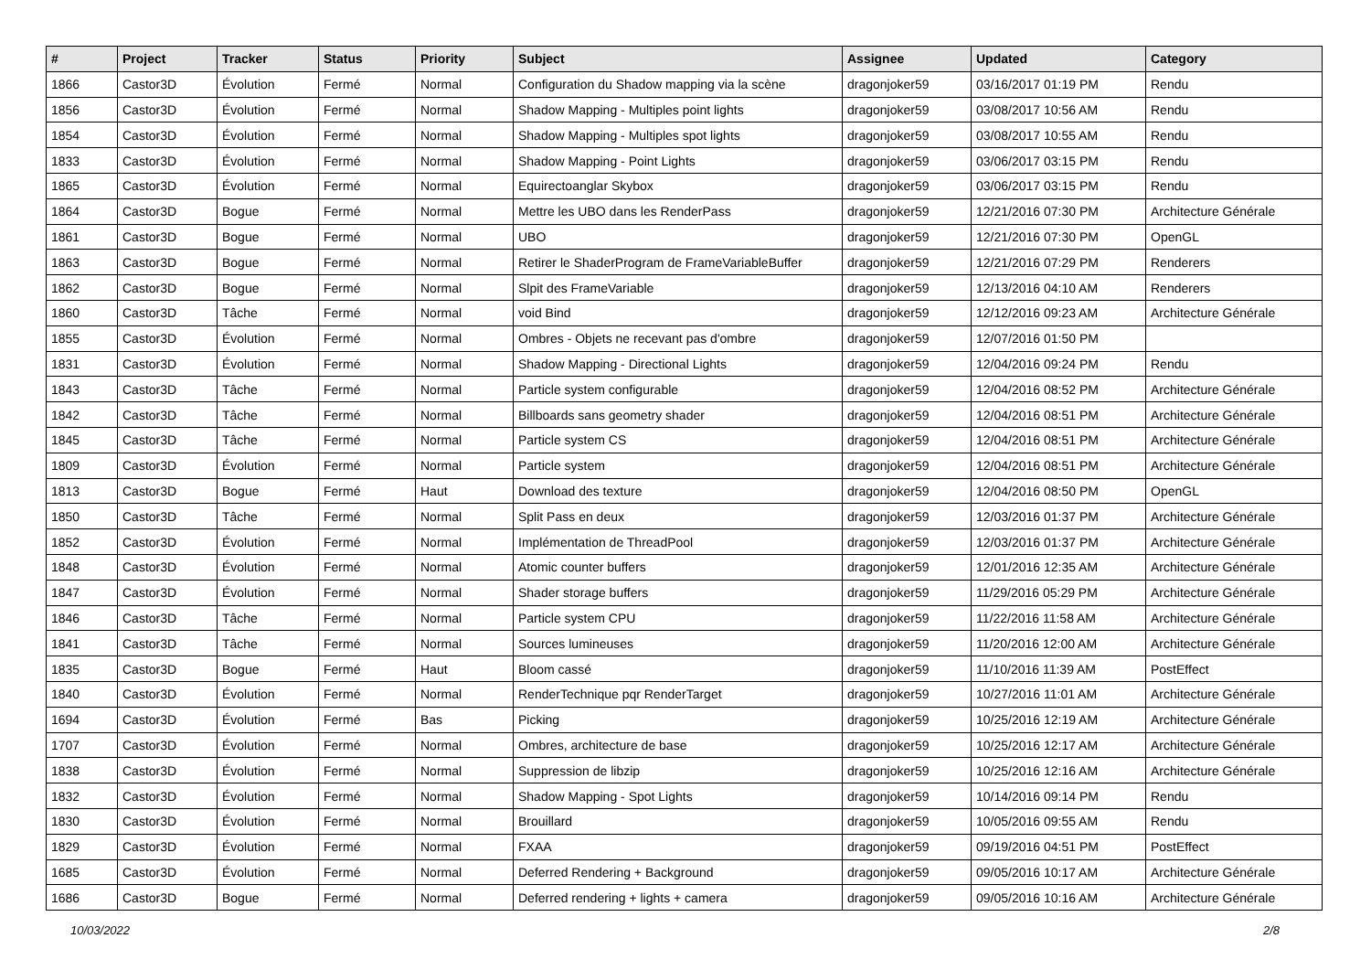| # | Project | Tracker | Status | Priority | Subject | Assignee | Updated | Category |
| --- | --- | --- | --- | --- | --- | --- | --- | --- |
| 1866 | Castor3D | Évolution | Fermé | Normal | Configuration du Shadow mapping via la scène | dragonjoker59 | 03/16/2017 01:19 PM | Rendu |
| 1856 | Castor3D | Évolution | Fermé | Normal | Shadow Mapping - Multiples point lights | dragonjoker59 | 03/08/2017 10:56 AM | Rendu |
| 1854 | Castor3D | Évolution | Fermé | Normal | Shadow Mapping - Multiples spot lights | dragonjoker59 | 03/08/2017 10:55 AM | Rendu |
| 1833 | Castor3D | Évolution | Fermé | Normal | Shadow Mapping - Point Lights | dragonjoker59 | 03/06/2017 03:15 PM | Rendu |
| 1865 | Castor3D | Évolution | Fermé | Normal | Equirectoanglar Skybox | dragonjoker59 | 03/06/2017 03:15 PM | Rendu |
| 1864 | Castor3D | Bogue | Fermé | Normal | Mettre les UBO dans les RenderPass | dragonjoker59 | 12/21/2016 07:30 PM | Architecture Générale |
| 1861 | Castor3D | Bogue | Fermé | Normal | UBO | dragonjoker59 | 12/21/2016 07:30 PM | OpenGL |
| 1863 | Castor3D | Bogue | Fermé | Normal | Retirer le ShaderProgram de FrameVariableBuffer | dragonjoker59 | 12/21/2016 07:29 PM | Renderers |
| 1862 | Castor3D | Bogue | Fermé | Normal | Slpit des FrameVariable | dragonjoker59 | 12/13/2016 04:10 AM | Renderers |
| 1860 | Castor3D | Tâche | Fermé | Normal | void Bind | dragonjoker59 | 12/12/2016 09:23 AM | Architecture Générale |
| 1855 | Castor3D | Évolution | Fermé | Normal | Ombres - Objets ne recevant pas d'ombre | dragonjoker59 | 12/07/2016 01:50 PM | |
| 1831 | Castor3D | Évolution | Fermé | Normal | Shadow Mapping - Directional Lights | dragonjoker59 | 12/04/2016 09:24 PM | Rendu |
| 1843 | Castor3D | Tâche | Fermé | Normal | Particle system configurable | dragonjoker59 | 12/04/2016 08:52 PM | Architecture Générale |
| 1842 | Castor3D | Tâche | Fermé | Normal | Billboards sans geometry shader | dragonjoker59 | 12/04/2016 08:51 PM | Architecture Générale |
| 1845 | Castor3D | Tâche | Fermé | Normal | Particle system CS | dragonjoker59 | 12/04/2016 08:51 PM | Architecture Générale |
| 1809 | Castor3D | Évolution | Fermé | Normal | Particle system | dragonjoker59 | 12/04/2016 08:51 PM | Architecture Générale |
| 1813 | Castor3D | Bogue | Fermé | Haut | Download des texture | dragonjoker59 | 12/04/2016 08:50 PM | OpenGL |
| 1850 | Castor3D | Tâche | Fermé | Normal | Split Pass en deux | dragonjoker59 | 12/03/2016 01:37 PM | Architecture Générale |
| 1852 | Castor3D | Évolution | Fermé | Normal | Implémentation de ThreadPool | dragonjoker59 | 12/03/2016 01:37 PM | Architecture Générale |
| 1848 | Castor3D | Évolution | Fermé | Normal | Atomic counter buffers | dragonjoker59 | 12/01/2016 12:35 AM | Architecture Générale |
| 1847 | Castor3D | Évolution | Fermé | Normal | Shader storage buffers | dragonjoker59 | 11/29/2016 05:29 PM | Architecture Générale |
| 1846 | Castor3D | Tâche | Fermé | Normal | Particle system CPU | dragonjoker59 | 11/22/2016 11:58 AM | Architecture Générale |
| 1841 | Castor3D | Tâche | Fermé | Normal | Sources lumineuses | dragonjoker59 | 11/20/2016 12:00 AM | Architecture Générale |
| 1835 | Castor3D | Bogue | Fermé | Haut | Bloom cassé | dragonjoker59 | 11/10/2016 11:39 AM | PostEffect |
| 1840 | Castor3D | Évolution | Fermé | Normal | RenderTechnique pqr RenderTarget | dragonjoker59 | 10/27/2016 11:01 AM | Architecture Générale |
| 1694 | Castor3D | Évolution | Fermé | Bas | Picking | dragonjoker59 | 10/25/2016 12:19 AM | Architecture Générale |
| 1707 | Castor3D | Évolution | Fermé | Normal | Ombres, architecture de base | dragonjoker59 | 10/25/2016 12:17 AM | Architecture Générale |
| 1838 | Castor3D | Évolution | Fermé | Normal | Suppression de libzip | dragonjoker59 | 10/25/2016 12:16 AM | Architecture Générale |
| 1832 | Castor3D | Évolution | Fermé | Normal | Shadow Mapping - Spot Lights | dragonjoker59 | 10/14/2016 09:14 PM | Rendu |
| 1830 | Castor3D | Évolution | Fermé | Normal | Brouillard | dragonjoker59 | 10/05/2016 09:55 AM | Rendu |
| 1829 | Castor3D | Évolution | Fermé | Normal | FXAA | dragonjoker59 | 09/19/2016 04:51 PM | PostEffect |
| 1685 | Castor3D | Évolution | Fermé | Normal | Deferred Rendering + Background | dragonjoker59 | 09/05/2016 10:17 AM | Architecture Générale |
| 1686 | Castor3D | Bogue | Fermé | Normal | Deferred rendering + lights + camera | dragonjoker59 | 09/05/2016 10:16 AM | Architecture Générale |
10/03/2022 2/8